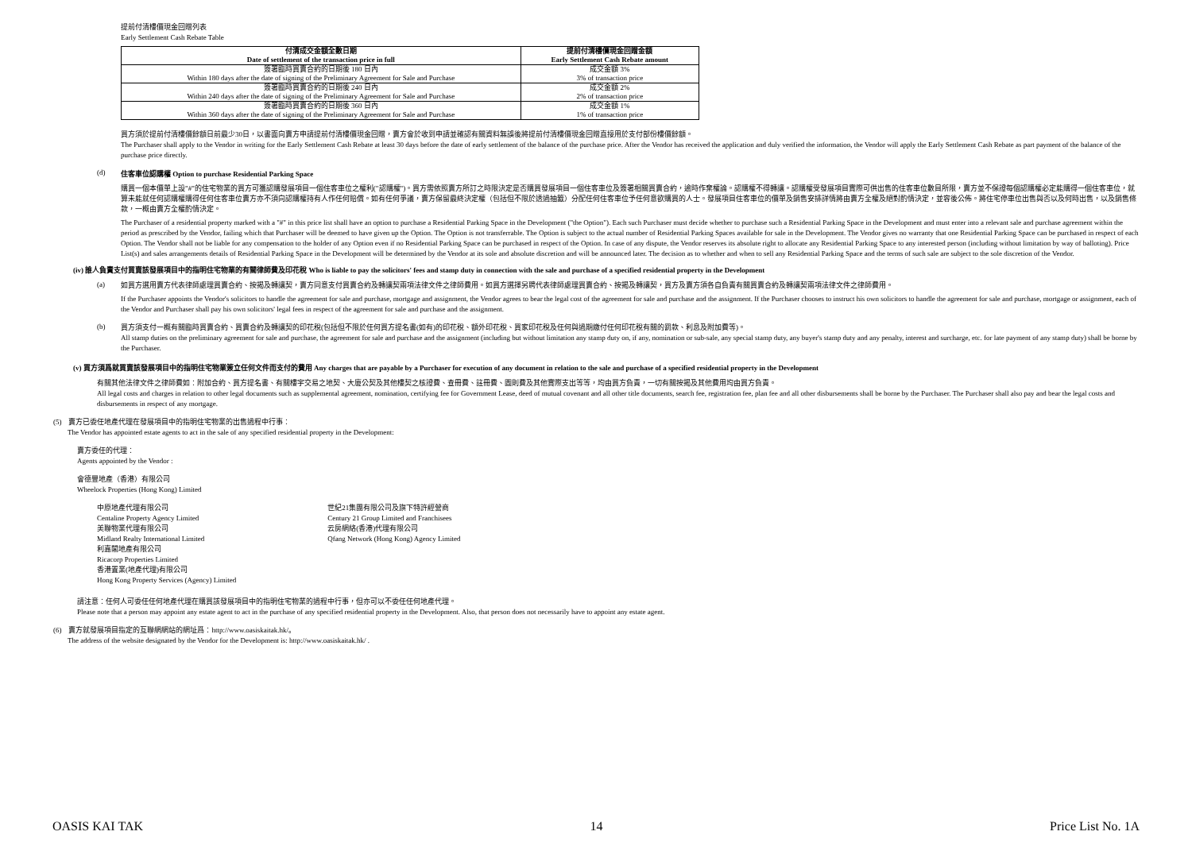提前付清樓價現金回贈列表
Early Settlement Cash Rebate Table
| 付清成交金額全數日期 Date of settlement of the transaction price in full | 提前付清樓價現金回贈金額 Early Settlement Cash Rebate amount |
| --- | --- |
| 簽署臨時買賣合約的日期後 180 日內 Within 180 days after the date of signing of the Preliminary Agreement for Sale and Purchase | 成交金額 3% 3% of transaction price |
| 簽署臨時買賣合約的日期後 240 日內 Within 240 days after the date of signing of the Preliminary Agreement for Sale and Purchase | 成交金額 2% 2% of transaction price |
| 簽署臨時買賣合約的日期後 360 日內 Within 360 days after the date of signing of the Preliminary Agreement for Sale and Purchase | 成交金額 1% 1% of transaction price |
買方須於提前付清樓價餘額日前最少30日，以書面向賣方申請提前付清樓價現金回贈，賣方會於收到申請並確認有關資料無誤後將提前付清樓價現金回贈直接用於支付部份樓價餘額。
The Purchaser shall apply to the Vendor in writing for the Early Settlement Cash Rebate at least 30 days before the date of early settlement of the balance of the purchase price. After the Vendor has received the application and duly verified the information, the Vendor will apply the Early Settlement Cash Rebate as part payment of the balance of the purchase price directly.
(d) 住客車位認購權 Option to purchase Residential Parking Space
購買一個本價單上設"#"的住宅物業的買方可獲認購發展項目一個住客車位之權利("認購權")。買方需依照賣方所訂之時限決定是否購買發展項目一個住客車位及簽署相關買賣合約，逾時作棄權論。認購權不得轉讓。認購權受發展項目實際可供出售的住客車位數目所限，賣方並不保證每個認購權必定能購得一個住客車位，就算未能就任何認購權購得任何住客車位賣方亦不須向認購權持有人作任何賠償。如有任何爭議，賣方保留最終決定權（包括但不限於透過抽籤）分配任何住客車位予任何意欲購買的人士。發展項目住客車位的價單及銷售安排詳情將由賣方全權及絕對酌情決定，並容後公佈。將住宅停車位出售與否以及何時出售，以及銷售條款，一概由賣方全權酌情決定。
The Purchaser of a residential property marked with a "#" in this price list shall have an option to purchase a Residential Parking Space in the Development ("the Option"). Each such Purchaser must decide whether to purchase such a Residential Parking Space in the Development and must enter into a relevant sale and purchase agreement within the period as prescribed by the Vendor, failing which that Purchaser will be deemed to have given up the Option. The Option is not transferrable. The Option is subject to the actual number of Residential Parking Spaces available for sale in the Development. The Vendor gives no warranty that one Residential Parking Space can be purchased in respect of each Option. The Vendor shall not be liable for any compensation to the holder of any Option even if no Residential Parking Space can be purchased in respect of the Option. In case of any dispute, the Vendor reserves its absolute right to allocate any Residential Parking Space to any interested person (including without limitation by way of balloting). Price List(s) and sales arrangements details of Residential Parking Space in the Development will be determined by the Vendor at its sole and absolute discretion and will be announced later. The decision as to whether and when to sell any Residential Parking Space and the terms of such sale are subject to the sole discretion of the Vendor.
(iv) 誰人負責支付買賣該發展項目中的指明住宅物業的有關律師費及印花稅 Who is liable to pay the solicitors' fees and stamp duty in connection with the sale and purchase of a specified residential property in the Development
(a)
如買方選用賣方代表律師處理買賣合約、按揭及轉讓契，賣方同意支付買賣合約及轉讓契兩項法律文件之律師費用。如買方選擇另聘代表律師處理買賣合約、按揭及轉讓契，買方及賣方須各自負責有關買賣合約及轉讓契兩項法律文件之律師費用。
If the Purchaser appoints the Vendor's solicitors to handle the agreement for sale and purchase, mortgage and assignment, the Vendor agrees to bear the legal cost of the agreement for sale and purchase and the assignment. If the Purchaser chooses to instruct his own solicitors to handle the agreement for sale and purchase, mortgage or assignment, each of the Vendor and Purchaser shall pay his own solicitors' legal fees in respect of the agreement for sale and purchase and the assignment.
(b)
買方須支付一概有關臨時買賣合約、買賣合約及轉讓契的印花稅(包括但不限於任何買方提名書(如有)的印花稅、額外印花稅、買家印花稅及任何與過期繳付任何印花稅有關的罰款、利息及附加費等)。
All stamp duties on the preliminary agreement for sale and purchase, the agreement for sale and purchase and the assignment (including but without limitation any stamp duty on, if any, nomination or sub-sale, any special stamp duty, any buyer's stamp duty and any penalty, interest and surcharge, etc. for late payment of any stamp duty) shall be borne by the Purchaser.
(v) 買方須爲就買賣該發展項目中的指明住宅物業簽立任何文件而支付的費用 Any charges that are payable by a Purchaser for execution of any document in relation to the sale and purchase of a specified residential property in the Development
有關其他法律文件之律師費如：附加合約、買方提名書、有關樓宇交易之地契、大廈公契及其他樓契之核證費、查冊費、註冊費、圖則費及其他實際支出等等，均由買方負責，一切有關按揭及其他費用均由買方負責。
All legal costs and charges in relation to other legal documents such as supplemental agreement, nomination, certifying fee for Government Lease, deed of mutual covenant and all other title documents, search fee, registration fee, plan fee and all other disbursements shall be borne by the Purchaser. The Purchaser shall also pay and bear the legal costs and disbursements in respect of any mortgage.
(5) 賣方已委任地產代理在發展項目中的指明住宅物業的出售過程中行事：
The Vendor has appointed estate agents to act in the sale of any specified residential property in the Development:
賣方委任的代理：
Agents appointed by the Vendor :
會德豐地產（香港）有限公司
Wheelock Properties (Hong Kong) Limited
中原地產代理有限公司
Centaline Property Agency Limited
美聯物業代理有限公司
Midland Realty International Limited
利嘉閣地產有限公司
Ricacorp Properties Limited
香港置業(地產代理)有限公司
Hong Kong Property Services (Agency) Limited
世紀21集團有限公司及旗下特許經營商
Century 21 Group Limited and Franchisees
云房網絡(香港)代理有限公司
Qfang Network (Hong Kong) Agency Limited
請注意：任何人可委任任何地產代理在購買該發展項目中的指明住宅物業的過程中行事，但亦可以不委任任何地產代理。
Please note that a person may appoint any estate agent to act in the purchase of any specified residential property in the Development. Also, that person does not necessarily have to appoint any estate agent.
(6) 賣方就發展項目指定的互聯網網站的網址爲：http://www.oasiskaitak.hk/。
The address of the website designated by the Vendor for the Development is: http://www.oasiskaitak.hk/ .
OASIS KAI TAK 14 Price List No. 1A